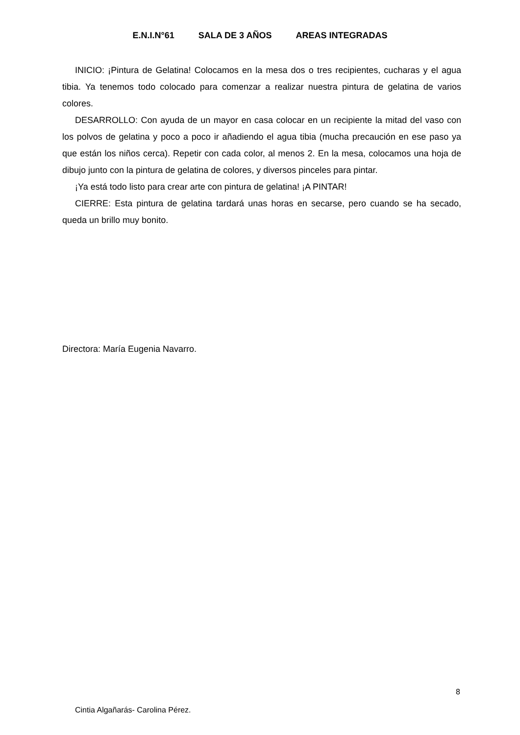E.N.I.N°61 SALA DE 3 AÑOS AREAS INTEGRADAS
INICIO: ¡Pintura de Gelatina! Colocamos en la mesa dos o tres recipientes, cucharas y el agua tibia. Ya tenemos todo colocado para comenzar a realizar nuestra pintura de gelatina de varios colores.
DESARROLLO: Con ayuda de un mayor en casa colocar en un recipiente la mitad del vaso con los polvos de gelatina y poco a poco ir añadiendo el agua tibia (mucha precaución en ese paso ya que están los niños cerca). Repetir con cada color, al menos 2. En la mesa, colocamos una hoja de dibujo junto con la pintura de gelatina de colores, y diversos pinceles para pintar.
¡Ya está todo listo para crear arte con pintura de gelatina! ¡A PINTAR!
CIERRE: Esta pintura de gelatina tardará unas horas en secarse, pero cuando se ha secado, queda un brillo muy bonito.
Directora: María Eugenia Navarro.
8
Cintia Algañarás- Carolina Pérez.